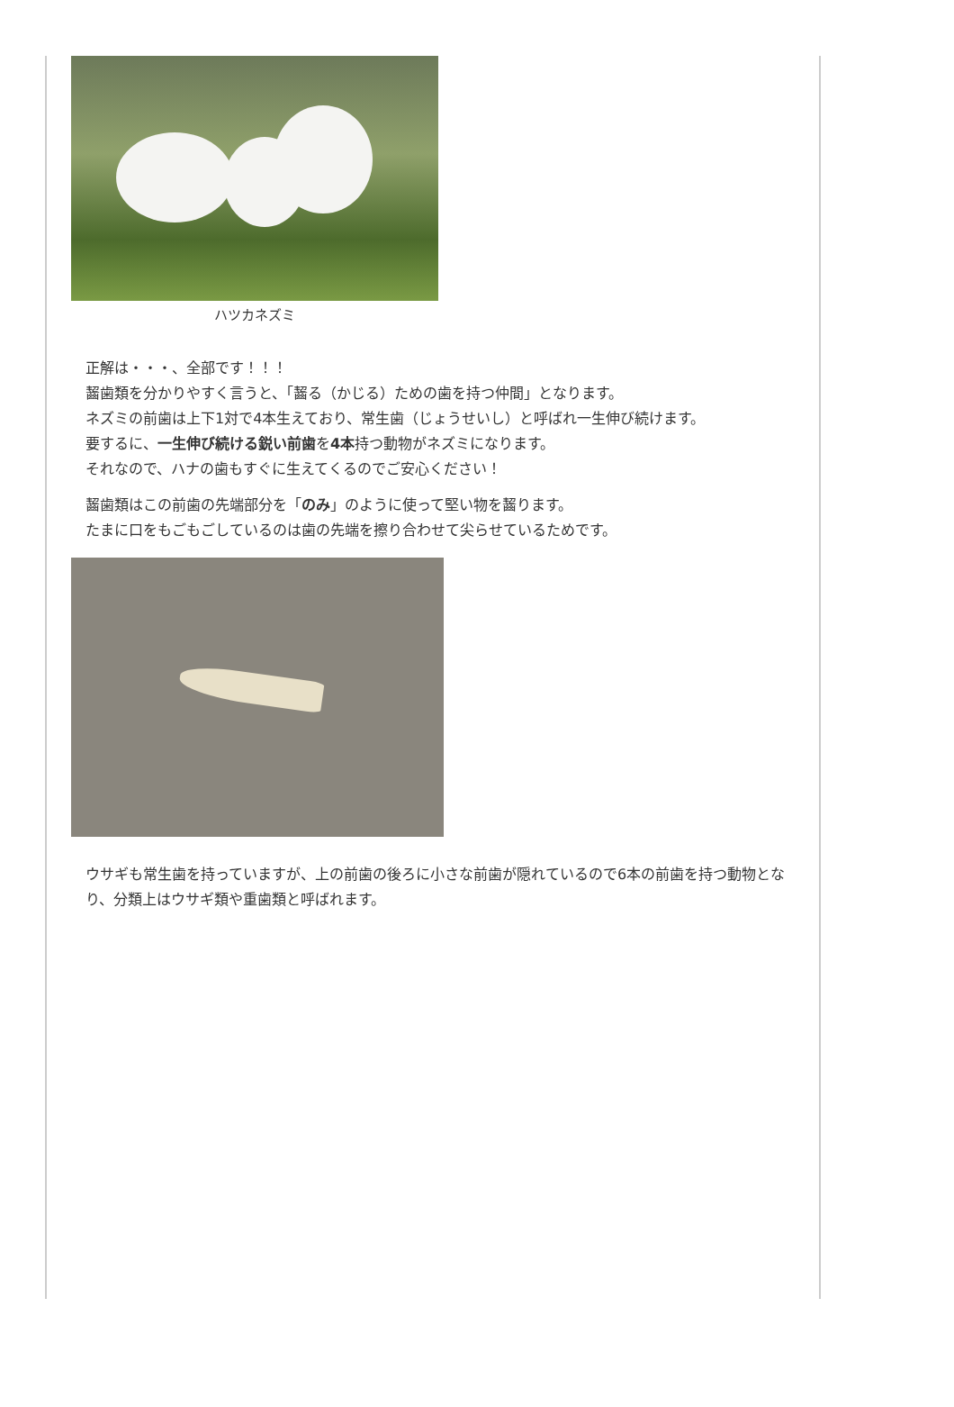ハツカネズミ
正解は・・・、全部です！！！
齧歯類を分かりやすく言うと、「齧る（かじる）ための歯を持つ仲間」となります。
ネズミの前歯は上下1対で4本生えており、常生歯（じょうせいし）と呼ばれ一生伸び続けます。
要するに、一生伸び続ける鋭い前歯を4本持つ動物がネズミになります。
それなので、ハナの歯もすぐに生えてくるのでご安心ください！
齧歯類はこの前歯の先端部分を「のみ」のように使って堅い物を齧ります。
たまに口をもごもごしているのは歯の先端を擦り合わせて尖らせているためです。
ウサギも常生歯を持っていますが、上の前歯の後ろに小さな前歯が隠れているので6本の前歯を持つ動物となり、分類上はウサギ類や重歯類と呼ばれます。